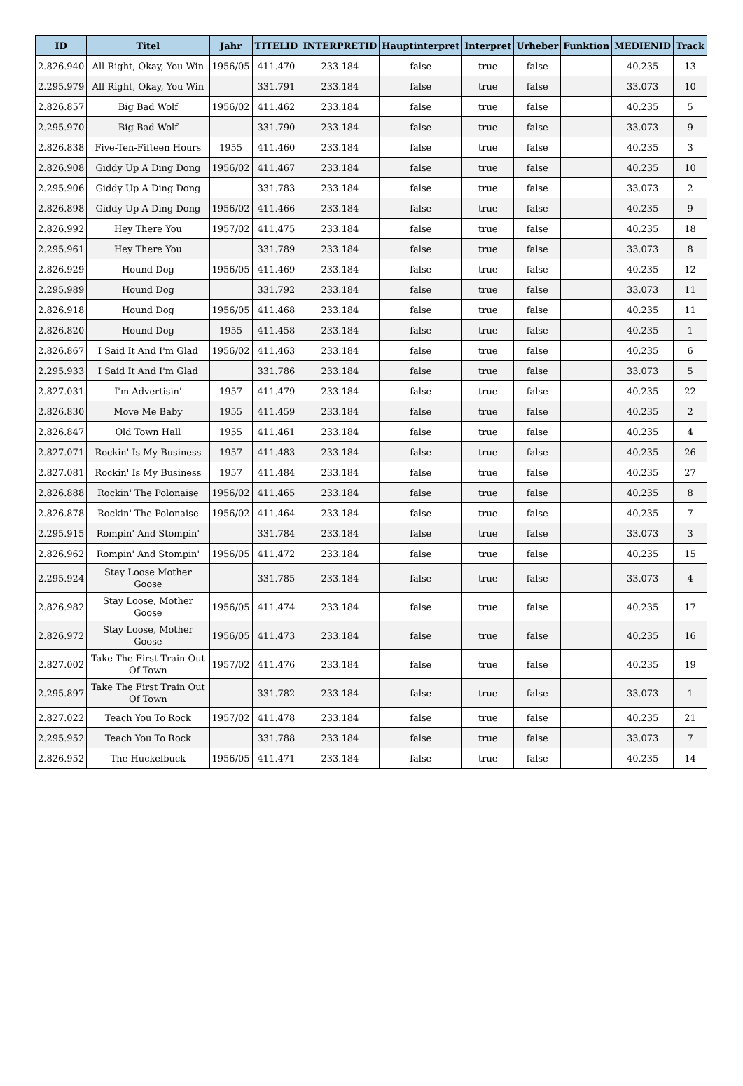| ID | Titel | Jahr | TITELID | INTERPRETID | Hauptinterpret | Interpret | Urheber | Funktion | MEDIENID | Track |
| --- | --- | --- | --- | --- | --- | --- | --- | --- | --- | --- |
| 2.826.940 | All Right, Okay, You Win | 1956/05 | 411.470 | 233.184 | false | true | false | | 40.235 | 13 |
| 2.295.979 | All Right, Okay, You Win | | 331.791 | 233.184 | false | true | false | | 33.073 | 10 |
| 2.826.857 | Big Bad Wolf | 1956/02 | 411.462 | 233.184 | false | true | false | | 40.235 | 5 |
| 2.295.970 | Big Bad Wolf | | 331.790 | 233.184 | false | true | false | | 33.073 | 9 |
| 2.826.838 | Five-Ten-Fifteen Hours | 1955 | 411.460 | 233.184 | false | true | false | | 40.235 | 3 |
| 2.826.908 | Giddy Up A Ding Dong | 1956/02 | 411.467 | 233.184 | false | true | false | | 40.235 | 10 |
| 2.295.906 | Giddy Up A Ding Dong | | 331.783 | 233.184 | false | true | false | | 33.073 | 2 |
| 2.826.898 | Giddy Up A Ding Dong | 1956/02 | 411.466 | 233.184 | false | true | false | | 40.235 | 9 |
| 2.826.992 | Hey There You | 1957/02 | 411.475 | 233.184 | false | true | false | | 40.235 | 18 |
| 2.295.961 | Hey There You | | 331.789 | 233.184 | false | true | false | | 33.073 | 8 |
| 2.826.929 | Hound Dog | 1956/05 | 411.469 | 233.184 | false | true | false | | 40.235 | 12 |
| 2.295.989 | Hound Dog | | 331.792 | 233.184 | false | true | false | | 33.073 | 11 |
| 2.826.918 | Hound Dog | 1956/05 | 411.468 | 233.184 | false | true | false | | 40.235 | 11 |
| 2.826.820 | Hound Dog | 1955 | 411.458 | 233.184 | false | true | false | | 40.235 | 1 |
| 2.826.867 | I Said It And I'm Glad | 1956/02 | 411.463 | 233.184 | false | true | false | | 40.235 | 6 |
| 2.295.933 | I Said It And I'm Glad | | 331.786 | 233.184 | false | true | false | | 33.073 | 5 |
| 2.827.031 | I'm Advertisin' | 1957 | 411.479 | 233.184 | false | true | false | | 40.235 | 22 |
| 2.826.830 | Move Me Baby | 1955 | 411.459 | 233.184 | false | true | false | | 40.235 | 2 |
| 2.826.847 | Old Town Hall | 1955 | 411.461 | 233.184 | false | true | false | | 40.235 | 4 |
| 2.827.071 | Rockin' Is My Business | 1957 | 411.483 | 233.184 | false | true | false | | 40.235 | 26 |
| 2.827.081 | Rockin' Is My Business | 1957 | 411.484 | 233.184 | false | true | false | | 40.235 | 27 |
| 2.826.888 | Rockin' The Polonaise | 1956/02 | 411.465 | 233.184 | false | true | false | | 40.235 | 8 |
| 2.826.878 | Rockin' The Polonaise | 1956/02 | 411.464 | 233.184 | false | true | false | | 40.235 | 7 |
| 2.295.915 | Rompin' And Stompin' | | 331.784 | 233.184 | false | true | false | | 33.073 | 3 |
| 2.826.962 | Rompin' And Stompin' | 1956/05 | 411.472 | 233.184 | false | true | false | | 40.235 | 15 |
| 2.295.924 | Stay Loose Mother Goose | | 331.785 | 233.184 | false | true | false | | 33.073 | 4 |
| 2.826.982 | Stay Loose, Mother Goose | 1956/05 | 411.474 | 233.184 | false | true | false | | 40.235 | 17 |
| 2.826.972 | Stay Loose, Mother Goose | 1956/05 | 411.473 | 233.184 | false | true | false | | 40.235 | 16 |
| 2.827.002 | Take The First Train Out Of Town | 1957/02 | 411.476 | 233.184 | false | true | false | | 40.235 | 19 |
| 2.295.897 | Take The First Train Out Of Town | | 331.782 | 233.184 | false | true | false | | 33.073 | 1 |
| 2.827.022 | Teach You To Rock | 1957/02 | 411.478 | 233.184 | false | true | false | | 40.235 | 21 |
| 2.295.952 | Teach You To Rock | | 331.788 | 233.184 | false | true | false | | 33.073 | 7 |
| 2.826.952 | The Huckelbuck | 1956/05 | 411.471 | 233.184 | false | true | false | | 40.235 | 14 |